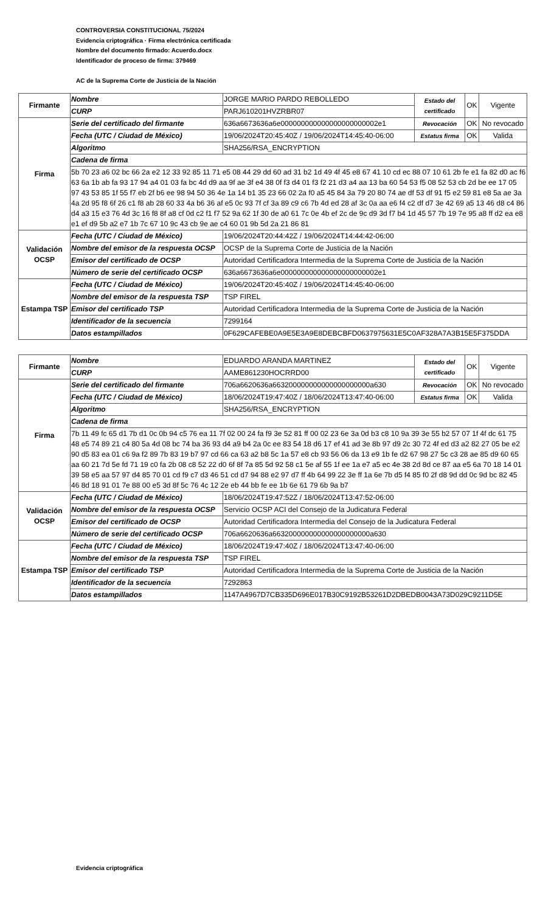CONTROVERSIA CONSTITUCIONAL 75/2024
Evidencia criptográfica · Firma electrónica certificada
Nombre del documento firmado: Acuerdo.docx
Identificador de proceso de firma: 379469
AC de la Suprema Corte de Justicia de la Nación
| Firmante | Nombre | JORGE MARIO PARDO REBOLLEDO | Estado del certificado | OK | Vigente |
| | CURP | PARJ610201HVZRBR07 | | | |
| Firma | Serie del certificado del firmante | 636a6673636a6e000000000000000000000002e1 | Revocación | OK | No revocado |
| | Fecha (UTC / Ciudad de México) | 19/06/2024T20:45:40Z / 19/06/2024T14:45:40-06:00 | Estatus firma | OK | Valida |
| | Algoritmo | SHA256/RSA_ENCRYPTION | | | |
| | Cadena de firma | | | | |
| | 5b 70 23 a6 02 bc 66 2a e2 12 33 92 85 11 71 e5 08 44 29 dd 60 ad 31 b2 1d 49 4f 45 e8 67 41 10 cd ec 88 07 10 61 2b fe e1 fa 82 d0 ac f6 63 6a 1b ab fa 93 17 94 a4 01 03 fa bc 4d d9 aa 9f ae 3f e4 38 0f f3 d4 01 f3 f2 21 d3 a4 aa 13 ba 60 54 53 f5 08 52 53 cb 2d be ee 17 05 97 43 53 85 1f 55 f7 eb 2f b6 ee 98 94 50 36 4e 1a 14 b1 35 23 66 02 2a f0 a5 45 84 3a 79 20 80 74 ae df 53 df 91 f5 e2 59 81 e8 5a ae 3a 4a 2d 95 f8 6f 26 c1 f8 ab 28 60 33 4a b6 36 af e5 0c 93 7f cf 3a 89 c9 c6 7b 4d ed 28 af 3c 0a aa e6 f4 c2 df d7 3e 42 69 a5 13 46 d8 c4 86 d4 a3 15 e3 76 4d 3c 16 f8 8f a8 cf 0d c2 f1 f7 52 9a 62 1f 30 de a0 61 7c 0e 4b ef 2c de 9c d9 3d f7 b4 1d 45 57 7b 19 7e 95 a8 ff d2 ea e8 e1 ef d9 5b a2 e7 1b 7c 67 10 9c 43 cb 9e ae c4 60 01 9b 5d 2a 21 86 81 | | | | |
| Validación OCSP | Fecha (UTC / Ciudad de México) | 19/06/2024T20:44:42Z / 19/06/2024T14:44:42-06:00 | | | |
| | Nombre del emisor de la respuesta OCSP | OCSP de la Suprema Corte de Justicia de la Nación | | | |
| | Emisor del certificado de OCSP | Autoridad Certificadora Intermedia de la Suprema Corte de Justicia de la Nación | | | |
| | Número de serie del certificado OCSP | 636a6673636a6e000000000000000000000002e1 | | | |
| Estampa TSP | Fecha (UTC / Ciudad de México) | 19/06/2024T20:45:40Z / 19/06/2024T14:45:40-06:00 | | | |
| | Nombre del emisor de la respuesta TSP | TSP FIREL | | | |
| | Emisor del certificado TSP | Autoridad Certificadora Intermedia de la Suprema Corte de Justicia de la Nación | | | |
| | Identificador de la secuencia | 7299164 | | | |
| | Datos estampillados | 0F629CAFEBE0A9E5E3A9E8DEBCBFD0637975631E5C0AF328A7A3B15E5F375DDA | | | |
| Firmante | Nombre | EDUARDO ARANDA MARTINEZ | Estado del certificado | OK | Vigente |
| | CURP | AAME861230HOCRRD00 | | | |
| Firma | Serie del certificado del firmante | 706a6620636a663200000000000000000000a630 | Revocación | OK | No revocado |
| | Fecha (UTC / Ciudad de México) | 18/06/2024T19:47:40Z / 18/06/2024T13:47:40-06:00 | Estatus firma | OK | Valida |
| | Algoritmo | SHA256/RSA_ENCRYPTION | | | |
| | Cadena de firma | | | | |
| | 7b 11 49 fc 65 d1 7b d1 0c 0b 94 c5 76 ea 11 7f 02 00 24 fa f9 3e 52 81 ff 00 02 23 6e 3a 0d b3 c8 10 9a 39 3e 55 b2 57 07 1f 4f dc 61 75 48 e5 74 89 21 c4 80 5a 4d 08 bc 74 ba 36 93 d4 a9 b4 2a 0c ee 83 54 18 d6 17 ef 41 ad 3e 8b 97 d9 2c 30 72 4f ed d3 a2 82 27 05 be e2 90 d5 83 ea 01 c6 9a f2 89 7b 83 19 b7 97 cd 66 ca 63 a2 b8 5c 1a 57 e8 cb 93 56 06 da 13 e9 1b fe d2 67 98 27 5c c3 28 ae 85 d9 60 65 aa 60 21 7d 5e fd 71 19 c0 fa 2b 08 c8 52 22 d0 6f 8f 7a 85 5d 92 58 c1 5e af 55 1f ee 1a e7 a5 ec 4e 38 2d 8d ce 87 aa e5 6a 70 18 14 01 39 58 e5 aa 57 97 d4 85 70 01 cd f9 c7 d3 46 51 cd d7 94 88 e2 97 d7 ff 4b 64 99 22 3e ff 1a 6e 7b d5 f4 85 f0 2f d8 9d dd 0c 9d bc 82 45 46 8d 18 91 01 7e 88 00 e5 3d 8f 5c 76 4c 12 2e eb 44 bb fe ee 1b 6e 61 79 6b 9a b7 | | | | |
| Validación OCSP | Fecha (UTC / Ciudad de México) | 18/06/2024T19:47:52Z / 18/06/2024T13:47:52-06:00 | | | |
| | Nombre del emisor de la respuesta OCSP | Servicio OCSP ACI del Consejo de la Judicatura Federal | | | |
| | Emisor del certificado de OCSP | Autoridad Certificadora Intermedia del Consejo de la Judicatura Federal | | | |
| | Número de serie del certificado OCSP | 706a6620636a663200000000000000000000a630 | | | |
| Estampa TSP | Fecha (UTC / Ciudad de México) | 18/06/2024T19:47:40Z / 18/06/2024T13:47:40-06:00 | | | |
| | Nombre del emisor de la respuesta TSP | TSP FIREL | | | |
| | Emisor del certificado TSP | Autoridad Certificadora Intermedia de la Suprema Corte de Justicia de la Nación | | | |
| | Identificador de la secuencia | 7292863 | | | |
| | Datos estampillados | 1147A4967D7CB335D696E017B30C9192B53261D2DBEDB0043A73D029C9211D5E | | | |
Evidencia criptográfica